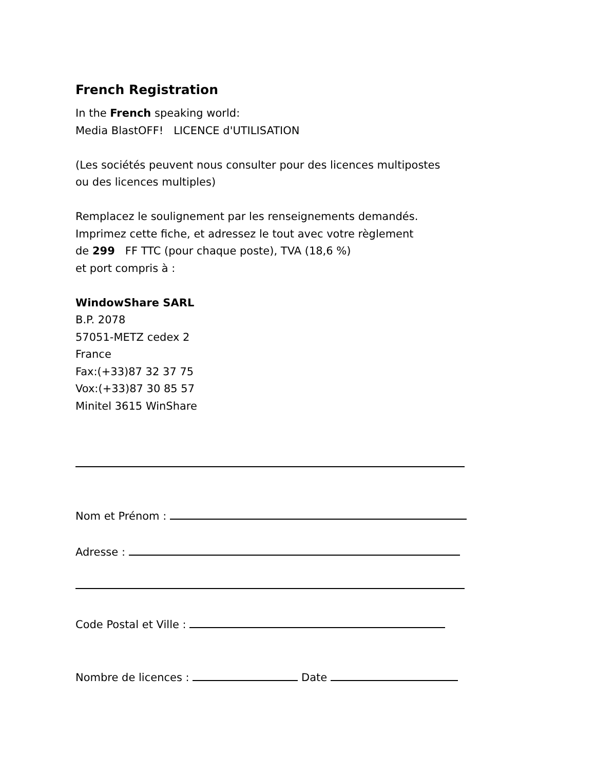French Registration
In the French speaking world:
Media BlastOFF! LICENCE d'UTILISATION
(Les sociétés peuvent nous consulter pour des licences multipostes
ou des licences multiples)
Remplacez le soulignement par les renseignements demandés.
Imprimez cette fiche, et adressez le tout avec votre règlement
de 299 FF TTC (pour chaque poste), TVA (18,6 %)
et port compris à :
WindowShare SARL
B.P. 2078
57051-METZ cedex 2
France
Fax:(+33)87 32 37 75
Vox:(+33)87 30 85 57
Minitel 3615 WinShare
Nom et Prénom :
Adresse :
Code Postal et Ville :
Nombre de licences : Date